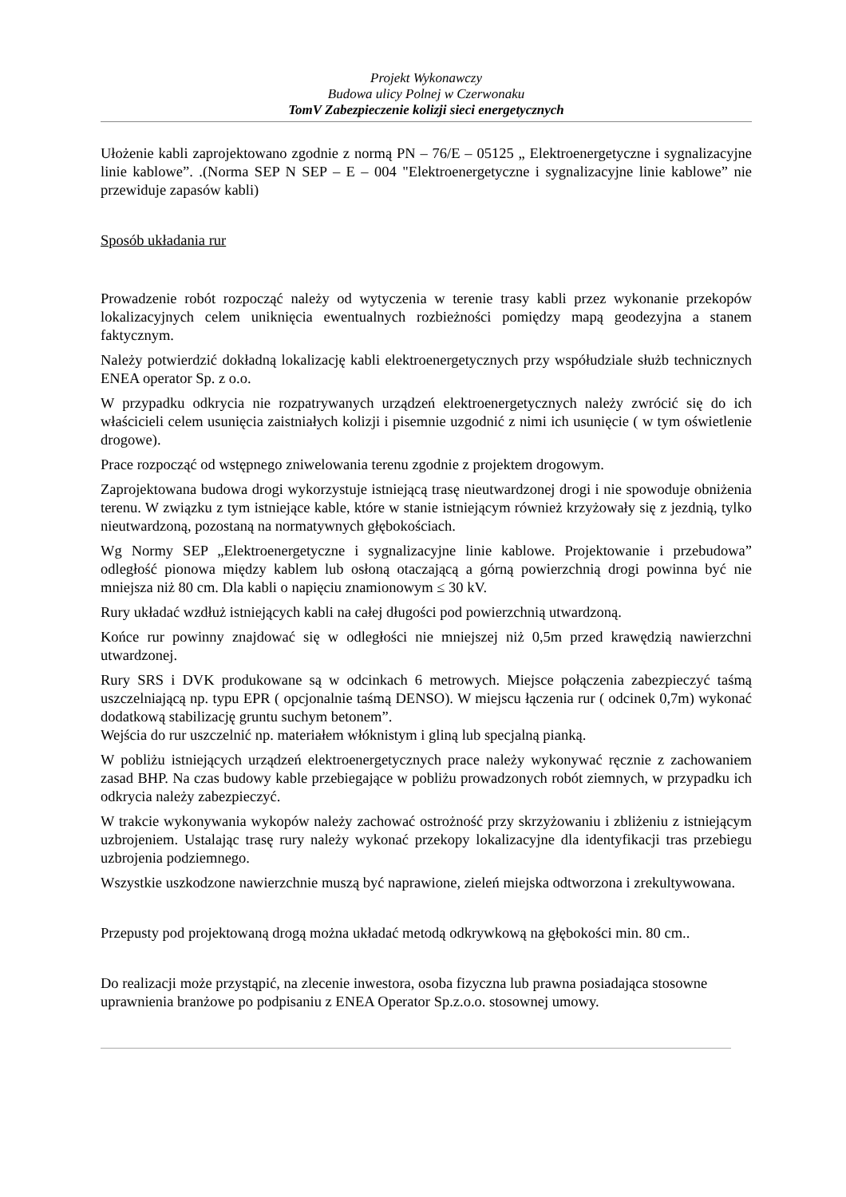Projekt Wykonawczy
Budowa ulicy Polnej w Czerwonaku
TomV Zabezpieczenie kolizji sieci energetycznych
Ułożenie kabli zaprojektowano zgodnie z normą PN – 76/E – 05125 „ Elektroenergetyczne i sygnalizacyjne linie kablowe”. .(Norma SEP N SEP – E – 004 "Elektroenergetyczne i sygnalizacyjne linie kablowe” nie przewiduje zapasów kabli)
Sposób układania rur
Prowadzenie robót rozpocząć należy od wytyczenia w terenie trasy kabli przez wykonanie przekopów lokalizacyjnych celem uniknięcia ewentualnych rozbieżności pomiędzy mapą geodezyjna a stanem faktycznym.
Należy potwierdzić dokładną lokalizację kabli elektroenergetycznych przy współudziale służb technicznych ENEA operator Sp. z o.o.
W przypadku odkrycia nie rozpatrywanych urządzeń elektroenergetycznych należy zwrócić się do ich właścicieli celem usunięcia zaistniałych kolizji i pisemnie uzgodnić z nimi ich usunięcie ( w tym oświetlenie drogowe).
Prace rozpocząć od wstępnego zniwelowania terenu zgodnie z projektem drogowym.
Zaprojektowana budowa drogi wykorzystuje istniejącą trasę nieutwardzonej drogi i nie spowoduje obniżenia terenu. W związku z tym istniejące kable, które w stanie istniejącym również krzyżowały się z jezdnią, tylko nieutwardzoną, pozostaną na normatywnych głębokościach.
Wg Normy SEP „Elektroenergetyczne i sygnalizacyjne linie kablowe. Projektowanie i przebudowa” odległość pionowa między kablem lub osłoną otaczającą a górną powierzchnią drogi powinna być nie mniejsza niż 80 cm. Dla kabli o napięciu znamionowym ≤ 30 kV.
Rury układać wzdłuż istniejących kabli na całej długości pod powierzchnią utwardzoną.
Końce rur powinny znajdować się w odległości nie mniejszej niż 0,5m przed krawędzią nawierzchni utwardzonej.
Rury SRS i DVK produkowane są w odcinkach 6 metrowych. Miejsce połączenia zabezpieczyć taśmą uszczelniającą np. typu EPR ( opcjonalnie taśmą DENSO). W miejscu łączenia rur ( odcinek 0,7m) wykonać dodatkową stabilizację gruntu suchym betonem”.
Wejścia do rur uszczelnić np. materiałem włóknistym i gliną lub specjalną pianką.
W pobliżu istniejących urządzeń elektroenergetycznych prace należy wykonywać ręcznie z zachowaniem zasad BHP. Na czas budowy kable przebiegające w pobliżu prowadzonych robót ziemnych, w przypadku ich odkrycia należy zabezpieczyć.
W trakcie wykonywania wykopów należy zachować ostrożność przy skrzyżowaniu i zbliżeniu z istniejącym uzbrojeniem. Ustalając trasę rury należy wykonać przekopy lokalizacyjne dla identyfikacji tras przebiegu uzbrojenia podziemnego.
Wszystkie uszkodzone nawierzchnie muszą być naprawione, zieleń miejska odtworzona i zrekultywowana.
Przepusty pod projektowaną drogą można układać metodą odkrywkową na głębokości min. 80 cm..
Do realizacji może przystąpić, na zlecenie inwestora, osoba fizyczna lub prawna posiadająca stosowne uprawnienia branżowe po podpisaniu z ENEA Operator Sp.z.o.o. stosownej umowy.